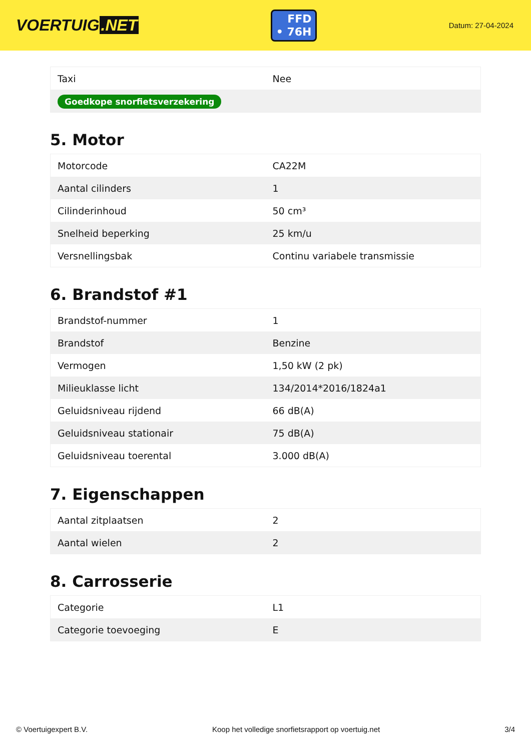VOERTUIG.NET
FFD
• 76H
Datum: 27-04-2024
| Taxi | Nee |
| Goedkope snorfietsverzekering | |
5. Motor
| Motorcode | CA22M |
| Aantal cilinders | 1 |
| Cilinderinhoud | 50 cm³ |
| Snelheid beperking | 25 km/u |
| Versnellingsbak | Continu variabele transmissie |
6. Brandstof #1
| Brandstof-nummer | 1 |
| Brandstof | Benzine |
| Vermogen | 1,50 kW (2 pk) |
| Milieuklasse licht | 134/2014*2016/1824a1 |
| Geluidsniveau rijdend | 66 dB(A) |
| Geluidsniveau stationair | 75 dB(A) |
| Geluidsniveau toerental | 3.000 dB(A) |
7. Eigenschappen
| Aantal zitplaatsen | 2 |
| Aantal wielen | 2 |
8. Carrosserie
| Categorie | L1 |
| Categorie toevoeging | E |
© Voertuigexpert B.V. Koop het volledige snorfietsrapport op voertuig.net 3/4